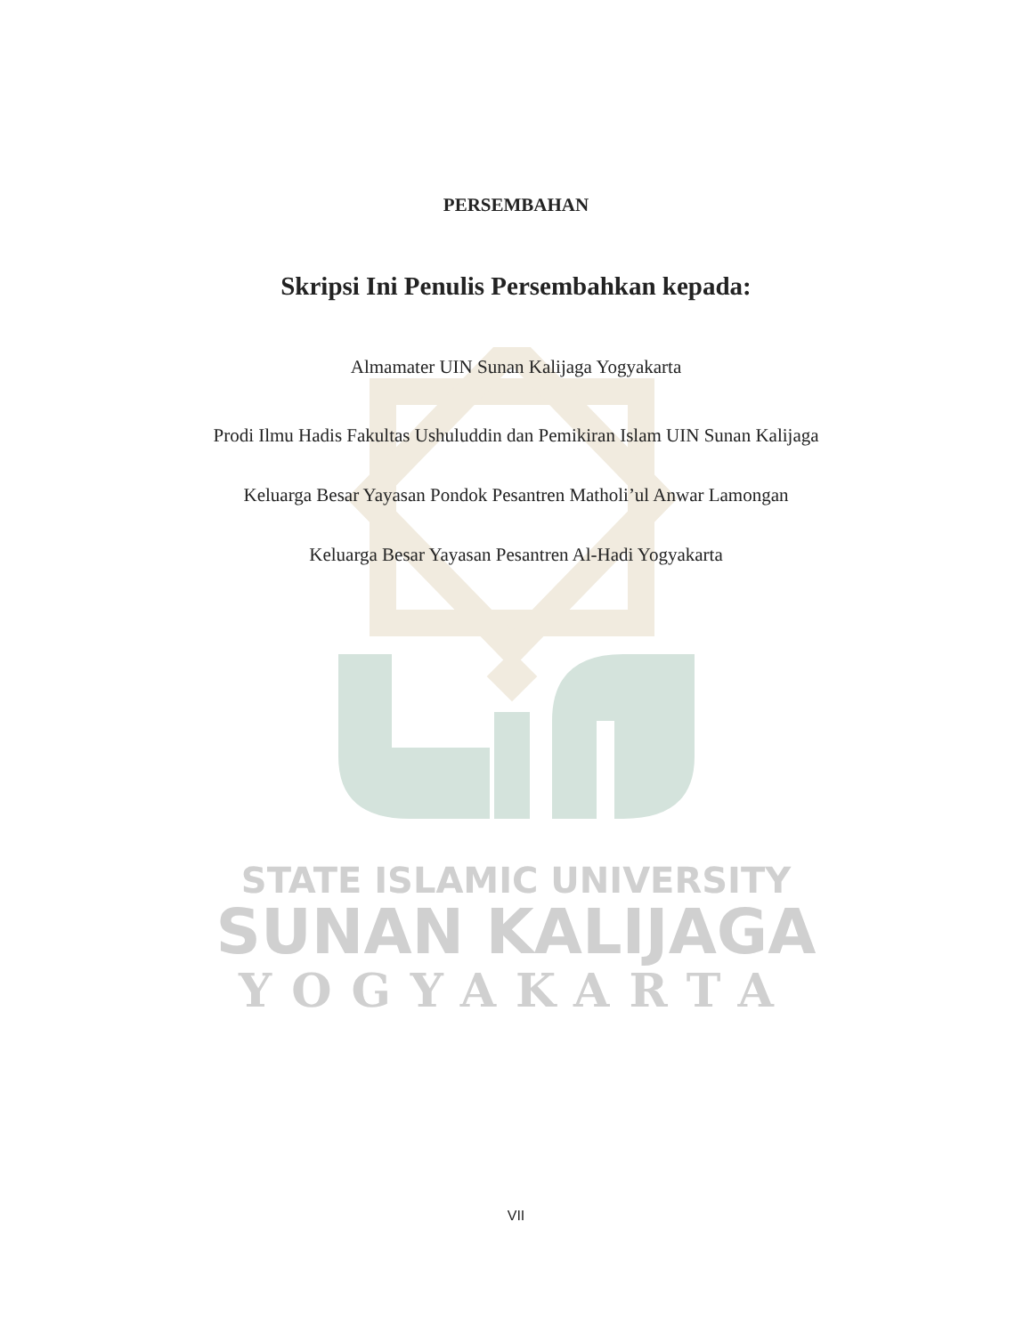PERSEMBAHAN
Skripsi Ini Penulis Persembahkan kepada:
Almamater UIN Sunan Kalijaga Yogyakarta
Prodi Ilmu Hadis Fakultas Ushuluddin dan Pemikiran Islam UIN Sunan Kalijaga
Keluarga Besar Yayasan Pondok Pesantren Matholi’ul Anwar Lamongan
Keluarga Besar Yayasan Pesantren Al-Hadi Yogyakarta
STATE ISLAMIC UNIVERSITY
SUNAN KALIJAGA
YOGYAKARTA
VII